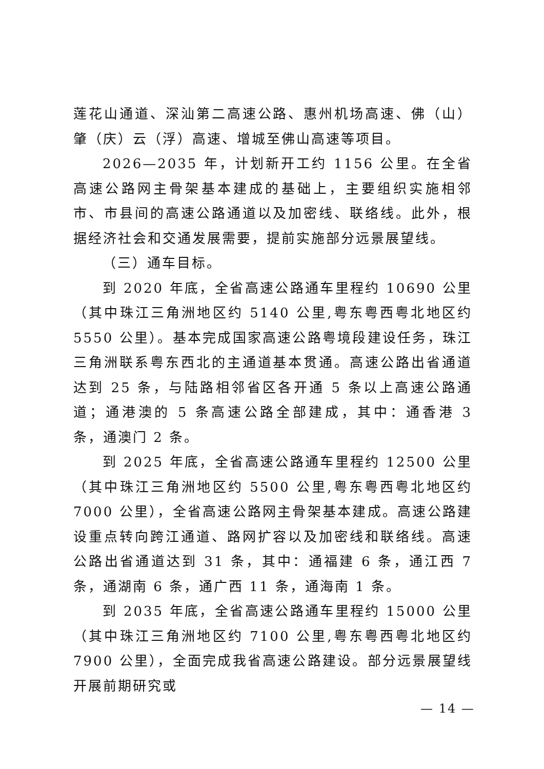莲花山通道、深汕第二高速公路、惠州机场高速、佛（山）肇（庆）云（浮）高速、增城至佛山高速等项目。
2026—2035 年，计划新开工约 1156 公里。在全省高速公路网主骨架基本建成的基础上，主要组织实施相邻市、市县间的高速公路通道以及加密线、联络线。此外，根据经济社会和交通发展需要，提前实施部分远景展望线。
（三）通车目标。
到 2020 年底，全省高速公路通车里程约 10690 公里（其中珠江三角洲地区约 5140 公里,粤东粤西粤北地区约 5550 公里）。基本完成国家高速公路粤境段建设任务，珠江三角洲联系粤东西北的主通道基本贯通。高速公路出省通道达到 25 条，与陆路相邻省区各开通 5 条以上高速公路通道；通港澳的 5 条高速公路全部建成，其中：通香港 3 条，通澳门 2 条。
到 2025 年底，全省高速公路通车里程约 12500 公里（其中珠江三角洲地区约 5500 公里,粤东粤西粤北地区约 7000 公里），全省高速公路网主骨架基本建成。高速公路建设重点转向跨江通道、路网扩容以及加密线和联络线。高速公路出省通道达到 31 条，其中：通福建 6 条，通江西 7 条，通湖南 6 条，通广西 11 条，通海南 1 条。
到 2035 年底，全省高速公路通车里程约 15000 公里（其中珠江三角洲地区约 7100 公里,粤东粤西粤北地区约 7900 公里），全面完成我省高速公路建设。部分远景展望线开展前期研究或
— 14 —